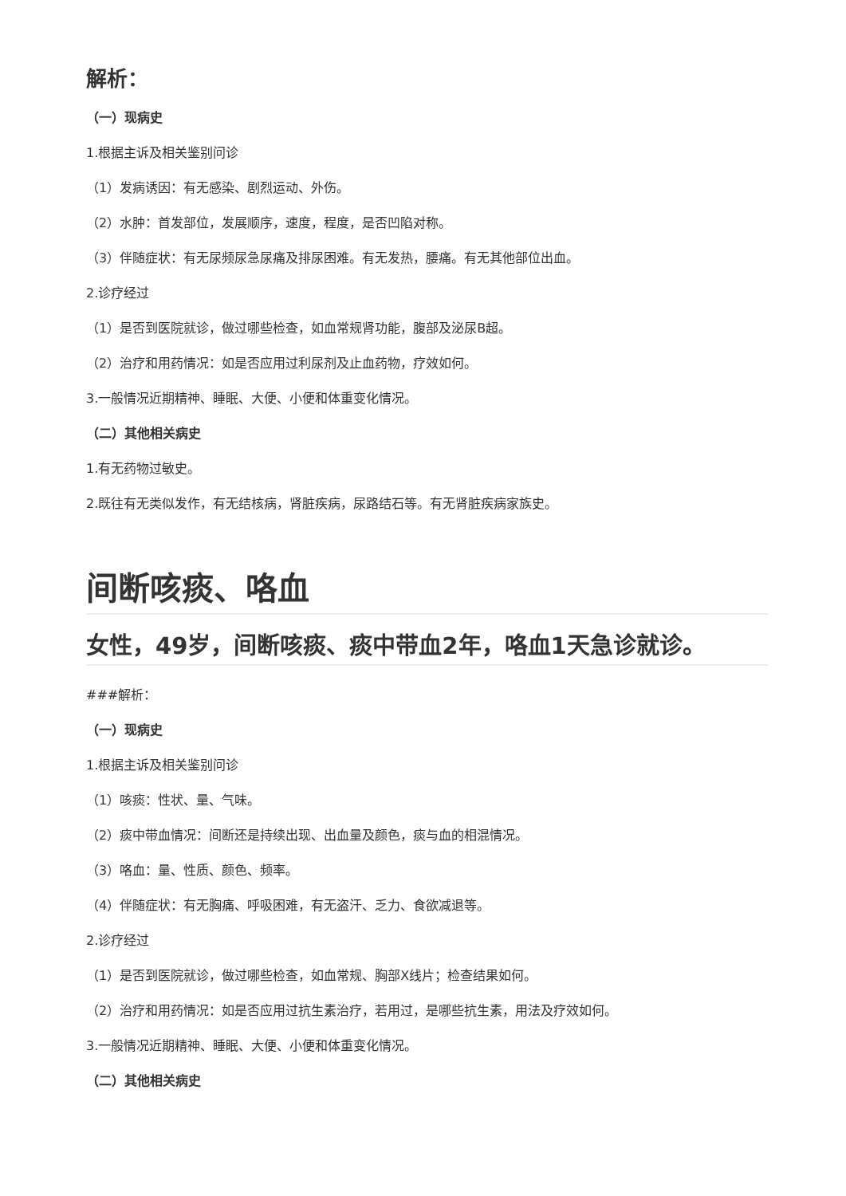解析：
（一）现病史
1.根据主诉及相关鉴别问诊
（1）发病诱因：有无感染、剧烈运动、外伤。
（2）水肿：首发部位，发展顺序，速度，程度，是否凹陷对称。
（3）伴随症状：有无尿频尿急尿痛及排尿困难。有无发热，腰痛。有无其他部位出血。
2.诊疗经过
（1）是否到医院就诊，做过哪些检查，如血常规肾功能，腹部及泌尿B超。
（2）治疗和用药情况：如是否应用过利尿剂及止血药物，疗效如何。
3.一般情况近期精神、睡眠、大便、小便和体重变化情况。
（二）其他相关病史
1.有无药物过敏史。
2.既往有无类似发作，有无结核病，肾脏疾病，尿路结石等。有无肾脏疾病家族史。
间断咳痰、咯血
女性，49岁，间断咳痰、痰中带血2年，咯血1天急诊就诊。
###解析：
（一）现病史
1.根据主诉及相关鉴别问诊
（1）咳痰：性状、量、气味。
（2）痰中带血情况：间断还是持续出现、出血量及颜色，痰与血的相混情况。
（3）咯血：量、性质、颜色、频率。
（4）伴随症状：有无胸痛、呼吸困难，有无盗汗、乏力、食欲减退等。
2.诊疗经过
（1）是否到医院就诊，做过哪些检查，如血常规、胸部X线片；检查结果如何。
（2）治疗和用药情况：如是否应用过抗生素治疗，若用过，是哪些抗生素，用法及疗效如何。
3.一般情况近期精神、睡眠、大便、小便和体重变化情况。
（二）其他相关病史